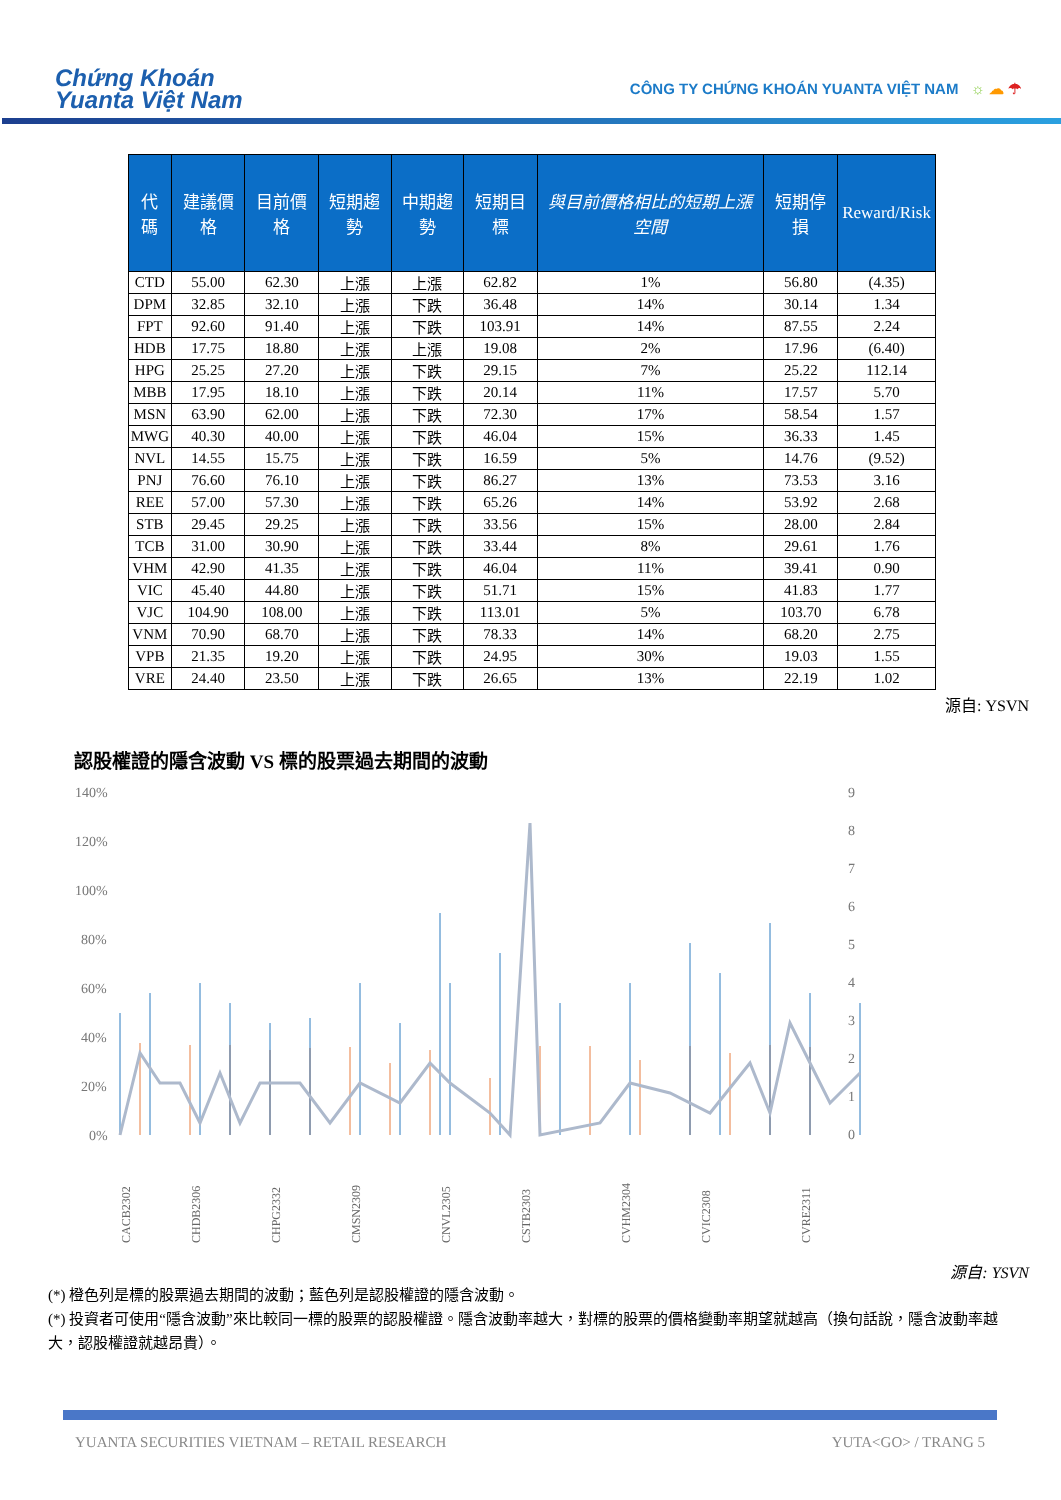Chứng Khoán
Yuanta Việt Nam
CÔNG TY CHỨNG KHOÁN YUANTA VIỆT NAM ☼ ☁ ☂
| 代碼 | 建議價格 | 目前價格 | 短期趨勢 | 中期趨勢 | 短期目標 | 與目前價格相比的短期上漲空間 | 短期停損 | Reward/Risk |
| --- | --- | --- | --- | --- | --- | --- | --- | --- |
| CTD | 55.00 | 62.30 | 上漲 | 上漲 | 62.82 | 1% | 56.80 | (4.35) |
| DPM | 32.85 | 32.10 | 上漲 | 下跌 | 36.48 | 14% | 30.14 | 1.34 |
| FPT | 92.60 | 91.40 | 上漲 | 下跌 | 103.91 | 14% | 87.55 | 2.24 |
| HDB | 17.75 | 18.80 | 上漲 | 上漲 | 19.08 | 2% | 17.96 | (6.40) |
| HPG | 25.25 | 27.20 | 上漲 | 下跌 | 29.15 | 7% | 25.22 | 112.14 |
| MBB | 17.95 | 18.10 | 上漲 | 下跌 | 20.14 | 11% | 17.57 | 5.70 |
| MSN | 63.90 | 62.00 | 上漲 | 下跌 | 72.30 | 17% | 58.54 | 1.57 |
| MWG | 40.30 | 40.00 | 上漲 | 下跌 | 46.04 | 15% | 36.33 | 1.45 |
| NVL | 14.55 | 15.75 | 上漲 | 下跌 | 16.59 | 5% | 14.76 | (9.52) |
| PNJ | 76.60 | 76.10 | 上漲 | 下跌 | 86.27 | 13% | 73.53 | 3.16 |
| REE | 57.00 | 57.30 | 上漲 | 下跌 | 65.26 | 14% | 53.92 | 2.68 |
| STB | 29.45 | 29.25 | 上漲 | 下跌 | 33.56 | 15% | 28.00 | 2.84 |
| TCB | 31.00 | 30.90 | 上漲 | 下跌 | 33.44 | 8% | 29.61 | 1.76 |
| VHM | 42.90 | 41.35 | 上漲 | 下跌 | 46.04 | 11% | 39.41 | 0.90 |
| VIC | 45.40 | 44.80 | 上漲 | 下跌 | 51.71 | 15% | 41.83 | 1.77 |
| VJC | 104.90 | 108.00 | 上漲 | 下跌 | 113.01 | 5% | 103.70 | 6.78 |
| VNM | 70.90 | 68.70 | 上漲 | 下跌 | 78.33 | 14% | 68.20 | 2.75 |
| VPB | 21.35 | 19.20 | 上漲 | 下跌 | 24.95 | 30% | 19.03 | 1.55 |
| VRE | 24.40 | 23.50 | 上漲 | 下跌 | 26.65 | 13% | 22.19 | 1.02 |
源自: YSVN
認股權證的隱含波動 VS 標的股票過去期間的波動
140%
120%
100%
80%
60%
40%
20%
0%
9
8
7
6
5
4
3
2
1
0
CACB2302
CHDB2306
CHPG2332
CMSN2309
CNVL2305
CSTB2303
CVHM2304
CVIC2308
CVRE2311
源自: YSVN
(*) 橙色列是標的股票過去期間的波動；藍色列是認股權證的隱含波動。
(*) 投資者可使用“隱含波動”來比較同一標的股票的認股權證。隱含波動率越大，對標的股票的價格變動率期望就越高（換句話說，隱含波動率越大，認股權證就越昂貴）。
YUANTA SECURITIES VIETNAM – RETAIL RESEARCH YUTA<GO> / TRANG 5